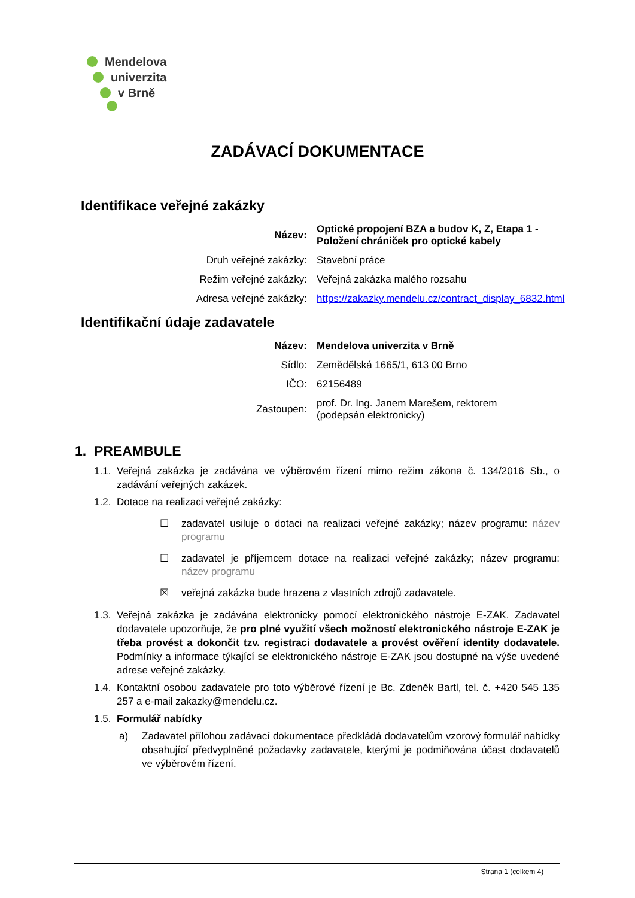Mendelova
univerzita
v Brně
ZADÁVACÍ DOKUMENTACE
Identifikace veřejné zakázky
| Název: | Optické propojení BZA a budov K, Z, Etapa 1 - Položení chrániček pro optické kabely |
| Druh veřejné zakázky: | Stavební práce |
| Režim veřejné zakázky: | Veřejná zakázka malého rozsahu |
| Adresa veřejné zakázky: | https://zakazky.mendelu.cz/contract_display_6832.html |
Identifikační údaje zadavatele
| Název: | Mendelova univerzita v Brně |
| Sídlo: | Zemědělská 1665/1, 613 00 Brno |
| IČO: | 62156489 |
| Zastoupen: | prof. Dr. Ing. Janem Marešem, rektorem (podepsán elektronicky) |
1. PREAMBULE
1.1. Veřejná zakázka je zadávána ve výběrovém řízení mimo režim zákona č. 134/2016 Sb., o zadávání veřejných zakázek.
1.2. Dotace na realizaci veřejné zakázky:
☐ zadavatel usiluje o dotaci na realizaci veřejné zakázky; název programu: název programu
☐ zadavatel je příjemcem dotace na realizaci veřejné zakázky; název programu: název programu
☒ veřejná zakázka bude hrazena z vlastních zdrojů zadavatele.
1.3. Veřejná zakázka je zadávána elektronicky pomocí elektronického nástroje E-ZAK. Zadavatel dodavatele upozorňuje, že pro plné využití všech možností elektronického nástroje E-ZAK je třeba provést a dokončit tzv. registraci dodavatele a provést ověření identity dodavatele. Podmínky a informace týkající se elektronického nástroje E-ZAK jsou dostupné na výše uvedené adrese veřejné zakázky.
1.4. Kontaktní osobou zadavatele pro toto výběrové řízení je Bc. Zdeněk Bartl, tel. č. +420 545 135 257 a e-mail zakazky@mendelu.cz.
1.5. Formulář nabídky
a) Zadavatel přílohou zadávací dokumentace předkládá dodavatelům vzorový formulář nabídky obsahující předvyplněné požadavky zadavatele, kterými je podmiňována účast dodavatelů ve výběrovém řízení.
Strana 1 (celkem 4)